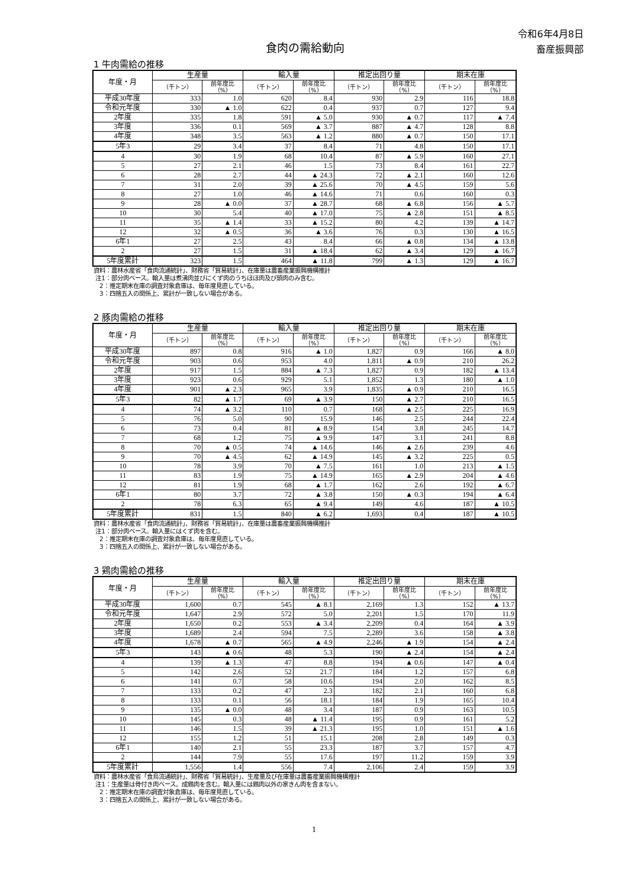令和6年4月8日
畜産振興部
食肉の需給動向
1 牛肉需給の推移
| 年度・月 | 生産量 | | 輸入量 | | 推定出回り量 | | 期末在庫 | |
| --- | --- | --- | --- | --- | --- | --- | --- | --- |
| | （千トン） | 前年度比 （%） | （千トン） | 前年度比 （%） | （千トン） | 前年度比 （%） | （千トン） | 前年度比 （%） |
| 平成30年度 | 333 | 1.0 | 620 | 8.4 | 930 | 2.9 | 116 | 18.8 |
| 令和元年度 | 330 | ▲ 1.0 | 622 | 0.4 | 937 | 0.7 | 127 | 9.4 |
| 2年度 | 335 | 1.8 | 591 | ▲ 5.0 | 930 | ▲ 0.7 | 117 | ▲ 7.4 |
| 3年度 | 336 | 0.1 | 569 | ▲ 3.7 | 887 | ▲ 4.7 | 128 | 8.8 |
| 4年度 | 348 | 3.5 | 563 | ▲ 1.2 | 880 | ▲ 0.7 | 150 | 17.1 |
| 5年3 | 29 | 3.4 | 37 | 8.4 | 71 | 4.8 | 150 | 17.1 |
| 4 | 30 | 1.9 | 68 | 10.4 | 87 | ▲ 5.9 | 160 | 27.1 |
| 5 | 27 | 2.1 | 46 | 1.5 | 73 | 8.4 | 161 | 22.7 |
| 6 | 28 | 2.7 | 44 | ▲ 24.3 | 72 | ▲ 2.1 | 160 | 12.6 |
| 7 | 31 | 2.0 | 39 | ▲ 25.6 | 70 | ▲ 4.5 | 159 | 5.6 |
| 8 | 27 | 1.0 | 46 | ▲ 14.6 | 71 | 0.6 | 160 | 0.3 |
| 9 | 28 | ▲ 0.0 | 37 | ▲ 28.7 | 68 | ▲ 6.8 | 156 | ▲ 5.7 |
| 10 | 30 | 5.4 | 40 | ▲ 17.0 | 75 | ▲ 2.8 | 151 | ▲ 8.5 |
| 11 | 35 | ▲ 1.4 | 33 | ▲ 15.2 | 80 | 4.2 | 139 | ▲ 14.7 |
| 12 | 32 | ▲ 0.5 | 36 | ▲ 3.6 | 76 | 0.3 | 130 | ▲ 16.5 |
| 6年1 | 27 | 2.5 | 43 | 8.4 | 66 | ▲ 0.8 | 134 | ▲ 13.8 |
| 2 | 27 | 1.5 | 31 | ▲ 18.4 | 62 | ▲ 3.4 | 129 | ▲ 16.7 |
| 5年度累計 | 323 | 1.5 | 464 | ▲ 11.8 | 799 | ▲ 1.3 | 129 | ▲ 16.7 |
資料：農林水産省「食肉流通統計」、財務省「貿易統計」、在庫量は農畜産業振興機構推計
注1：部分肉ベース。輸入量は煮沸肉並びにくず肉のうちほほ肉及び頭肉のみ含む。
2：推定期末在庫の調査対象倉庫は、毎年度見直している。
3：四捨五入の関係上、累計が一致しない場合がある。
2 豚肉需給の推移
| 年度・月 | 生産量 | | 輸入量 | | 推定出回り量 | | 期末在庫 | |
| --- | --- | --- | --- | --- | --- | --- | --- | --- |
| | （千トン） | 前年度比 （%） | （千トン） | 前年度比 （%） | （千トン） | 前年度比 （%） | （千トン） | 前年度比 （%） |
| 平成30年度 | 897 | 0.8 | 916 | ▲ 1.0 | 1,827 | 0.9 | 166 | ▲ 8.0 |
| 令和元年度 | 903 | 0.6 | 953 | 4.0 | 1,811 | ▲ 0.9 | 210 | 26.2 |
| 2年度 | 917 | 1.5 | 884 | ▲ 7.3 | 1,827 | 0.9 | 182 | ▲ 13.4 |
| 3年度 | 923 | 0.6 | 929 | 5.1 | 1,852 | 1.3 | 180 | ▲ 1.0 |
| 4年度 | 901 | ▲ 2.3 | 965 | 3.9 | 1,835 | ▲ 0.9 | 210 | 16.5 |
| 5年3 | 82 | ▲ 1.7 | 69 | ▲ 3.9 | 150 | ▲ 2.7 | 210 | 16.5 |
| 4 | 74 | ▲ 3.2 | 110 | 0.7 | 168 | ▲ 2.5 | 225 | 16.9 |
| 5 | 76 | 5.0 | 90 | 15.9 | 146 | 2.5 | 244 | 22.4 |
| 6 | 73 | 0.4 | 81 | ▲ 8.9 | 154 | 3.8 | 245 | 14.7 |
| 7 | 68 | 1.2 | 75 | ▲ 9.9 | 147 | 3.1 | 241 | 8.8 |
| 8 | 70 | ▲ 0.5 | 74 | ▲ 14.6 | 146 | ▲ 2.6 | 239 | 4.6 |
| 9 | 70 | ▲ 4.5 | 62 | ▲ 14.9 | 145 | ▲ 3.2 | 225 | 0.5 |
| 10 | 78 | 3.9 | 70 | ▲ 7.5 | 161 | 1.0 | 213 | ▲ 1.5 |
| 11 | 83 | 1.9 | 75 | ▲ 14.9 | 165 | ▲ 2.9 | 204 | ▲ 4.6 |
| 12 | 81 | 1.9 | 68 | ▲ 1.7 | 162 | 2.6 | 192 | ▲ 6.7 |
| 6年1 | 80 | 3.7 | 72 | ▲ 3.8 | 150 | ▲ 0.3 | 194 | ▲ 6.4 |
| 2 | 78 | 6.3 | 65 | ▲ 9.4 | 149 | 4.6 | 187 | ▲ 10.5 |
| 5年度累計 | 831 | 1.5 | 840 | ▲ 6.2 | 1,693 | 0.4 | 187 | ▲ 10.5 |
資料：農林水産省「食肉流通統計」、財務省「貿易統計」、在庫量は農畜産業振興機構推計
注1：部分肉ベース。輸入量にはくず肉を含む。
2：推定期末在庫の調査対象倉庫は、毎年度見直している。
3：四捨五入の関係上、累計が一致しない場合がある。
3 鶏肉需給の推移
| 年度・月 | 生産量 | | 輸入量 | | 推定出回り量 | | 期末在庫 | |
| --- | --- | --- | --- | --- | --- | --- | --- | --- |
| | （千トン） | 前年度比 （%） | （千トン） | 前年度比 （%） | （千トン） | 前年度比 （%） | （千トン） | 前年度比 （%） |
| 平成30年度 | 1,600 | 0.7 | 545 | ▲ 8.1 | 2,169 | 1.3 | 152 | ▲ 13.7 |
| 令和元年度 | 1,647 | 2.9 | 572 | 5.0 | 2,201 | 1.5 | 170 | 11.9 |
| 2年度 | 1,650 | 0.2 | 553 | ▲ 3.4 | 2,209 | 0.4 | 164 | ▲ 3.9 |
| 3年度 | 1,689 | 2.4 | 594 | 7.5 | 2,289 | 3.6 | 158 | ▲ 3.8 |
| 4年度 | 1,678 | ▲ 0.7 | 565 | ▲ 4.9 | 2,246 | ▲ 1.9 | 154 | ▲ 2.4 |
| 5年3 | 143 | ▲ 0.6 | 48 | 5.3 | 190 | ▲ 2.4 | 154 | ▲ 2.4 |
| 4 | 139 | ▲ 1.3 | 47 | 8.8 | 194 | ▲ 0.6 | 147 | ▲ 0.4 |
| 5 | 142 | 2.6 | 52 | 21.7 | 184 | 1.2 | 157 | 6.8 |
| 6 | 141 | 0.7 | 58 | 10.6 | 194 | 2.0 | 162 | 8.5 |
| 7 | 133 | 0.2 | 47 | 2.3 | 182 | 2.1 | 160 | 6.8 |
| 8 | 133 | 0.1 | 56 | 18.1 | 184 | 1.9 | 165 | 10.4 |
| 9 | 135 | ▲ 0.0 | 48 | 3.4 | 187 | 0.9 | 163 | 10.5 |
| 10 | 145 | 0.3 | 48 | ▲ 11.4 | 195 | 0.9 | 161 | 5.2 |
| 11 | 146 | 1.5 | 39 | ▲ 21.3 | 195 | 1.0 | 151 | ▲ 1.6 |
| 12 | 155 | 1.2 | 51 | 15.1 | 208 | 2.8 | 149 | 0.3 |
| 6年1 | 140 | 2.1 | 55 | 23.3 | 187 | 3.7 | 157 | 4.7 |
| 2 | 144 | 7.9 | 55 | 17.6 | 197 | 11.2 | 159 | 3.9 |
| 5年度累計 | 1,556 | 1.4 | 556 | 7.4 | 2,106 | 2.4 | 159 | 3.9 |
資料：農林水産省「食鳥流通統計」、財務省「貿易統計」、生産量及び在庫量は農畜産業振興機構推計
注1：生産量は骨付き肉ベース。成鶏肉を含む。輸入量には鶏肉以外の家きん肉を含まない。
2：推定期末在庫の調査対象倉庫は、毎年度見直している。
3：四捨五入の関係上、累計が一致しない場合がある。
1